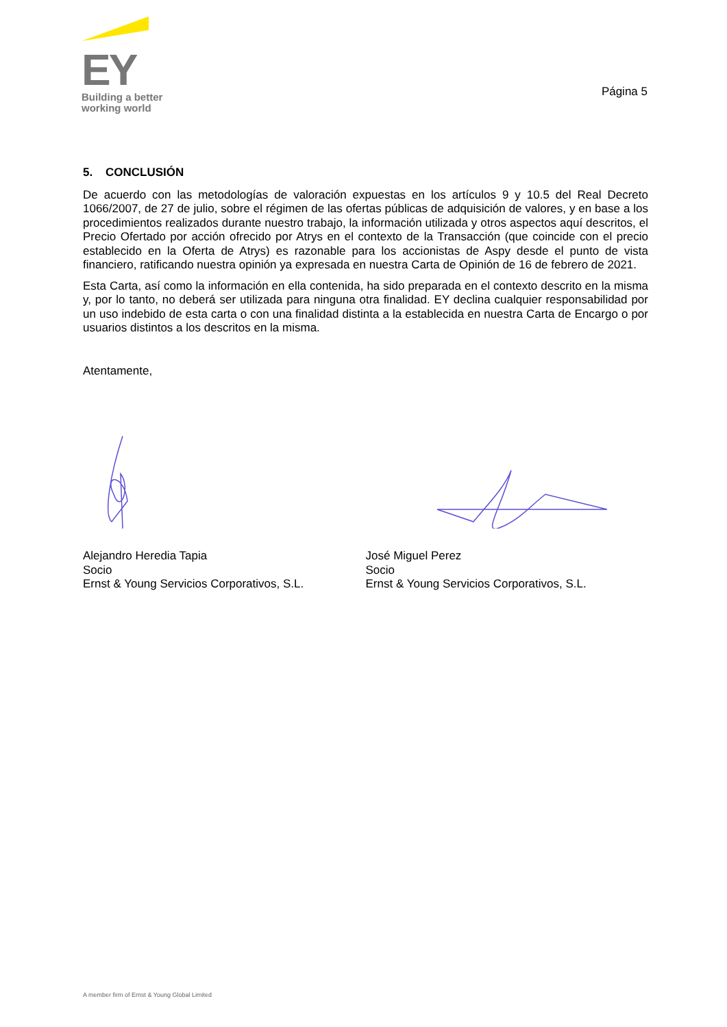EY
Building a better
working world
Página 5
5. CONCLUSIÓN
De acuerdo con las metodologías de valoración expuestas en los artículos 9 y 10.5 del Real Decreto 1066/2007, de 27 de julio, sobre el régimen de las ofertas públicas de adquisición de valores, y en base a los procedimientos realizados durante nuestro trabajo, la información utilizada y otros aspectos aquí descritos, el Precio Ofertado por acción ofrecido por Atrys en el contexto de la Transacción (que coincide con el precio establecido en la Oferta de Atrys) es razonable para los accionistas de Aspy desde el punto de vista financiero, ratificando nuestra opinión ya expresada en nuestra Carta de Opinión de 16 de febrero de 2021.
Esta Carta, así como la información en ella contenida, ha sido preparada en el contexto descrito en la misma y, por lo tanto, no deberá ser utilizada para ninguna otra finalidad. EY declina cualquier responsabilidad por un uso indebido de esta carta o con una finalidad distinta a la establecida en nuestra Carta de Encargo o por usuarios distintos a los descritos en la misma.
Atentamente,
Alejandro Heredia Tapia
Socio
Ernst & Young Servicios Corporativos, S.L.
José Miguel Perez
Socio
Ernst & Young Servicios Corporativos, S.L.
A member firm of Ernst & Young Global Limited